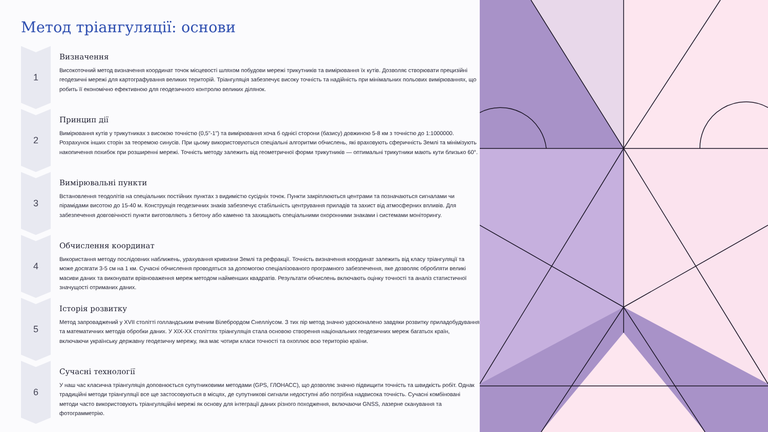Метод тріангуляції: основи
1
Визначення
Високоточний метод визначення координат точок місцевості шляхом побудови мережі трикутників та вимірювання їх кутів. Дозволяє створювати прецизійні геодезичні мережі для картографування великих територій. Тріангуляція забезпечує високу точність та надійність при мінімальних польових вимірюваннях, що робить її економічно ефективною для геодезичного контролю великих ділянок.
2
Принцип дії
Вимірювання кутів у трикутниках з високою точністю (0,5"-1") та вимірювання хоча б однієї сторони (базису) довжиною 5-8 км з точністю до 1:1000000. Розрахунок інших сторін за теоремою синусів. При цьому використовуються спеціальні алгоритми обчислень, які враховують сферичність Землі та мінімізують накопичення похибок при розширенні мережі. Точність методу залежить від геометричної форми трикутників — оптимальні трикутники мають кути близько 60°.
3
Вимірювальні пункти
Встановлення теодолітів на спеціальних постійних пунктах з видимістю сусідніх точок. Пункти закріплюються центрами та позначаються сигналами чи пірамідами висотою до 15-40 м. Конструкція геодезичних знаків забезпечує стабільність центрування приладів та захист від атмосферних впливів. Для забезпечення довговічності пункти виготовляють з бетону або каменю та захищають спеціальними охоронними знаками і системами моніторингу.
4
Обчислення координат
Використання методу послідовних наближень, урахування кривизни Землі та рефракції. Точність визначення координат залежить від класу тріангуляції та може досягати 3-5 см на 1 км. Сучасні обчислення проводяться за допомогою спеціалізованого програмного забезпечення, яке дозволяє обробляти великі масиви даних та виконувати врівноваження мереж методом найменших квадратів. Результати обчислень включають оцінку точності та аналіз статистичної значущості отриманих даних.
5
Історія розвитку
Метод запроваджений у XVII столітті голландським вченим Вілебрордом Снелліусом. З тих пір метод значно удосконалено завдяки розвитку приладобудування та математичних методів обробки даних. У XIX-XX століттях тріангуляція стала основою створення національних геодезичних мереж багатьох країн, включаючи українську державну геодезичну мережу, яка має чотири класи точності та охоплює всю територію країни.
6
Сучасні технології
У наш час класична тріангуляція доповнюється супутниковими методами (GPS, ГЛОНАСС), що дозволяє значно підвищити точність та швидкість робіт. Однак традиційні методи тріангуляції все ще застосовуються в місцях, де супутникові сигнали недоступні або потрібна надвисока точність. Сучасні комбіновані методи часто використовують тріангуляційні мережі як основу для інтеграції даних різного походження, включаючи GNSS, лазерне сканування та фотограмметрію.